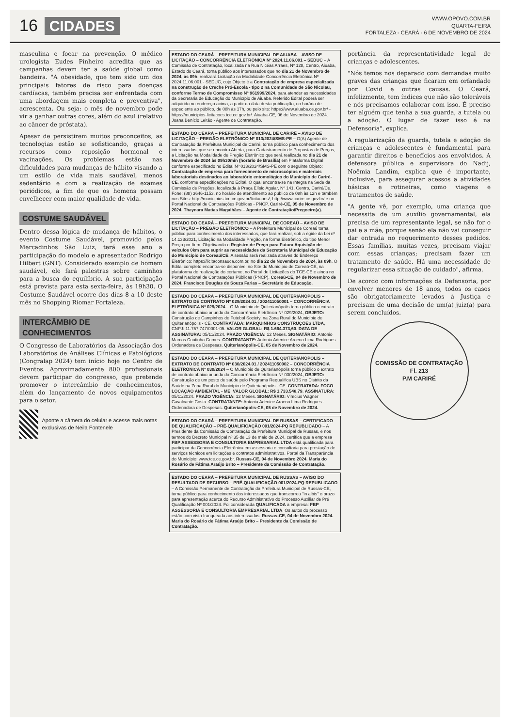16 CIDADES
WWW.OPOVO.COM.BR
QUARTA-FEIRA
FORTALEZA - CEARÁ - 6 DE NOVEMBRO DE 2024
masculina e focar na prevenção. O médico urologista Eudes Pinheiro acredita que as campanhas devem ter a saúde global como bandeira. "A obesidade, que tem sido um dos principais fatores de risco para doenças cardíacas, também precisa ser enfrentada com uma abordagem mais completa e preventiva", acrescenta. Ou seja: o mês de novembro pode vir a ganhar outras cores, além do azul (relativo ao câncer de próstata).
Apesar de persistirem muitos preconceitos, as tecnologias estão se sofisticando, graças a recursos como reposição hormonal e vacinações. Os problemas estão nas dificuldades para mudanças de hábito visando a um estilo de vida mais saudável, menos sedentário e com a realização de exames periódicos, a fim de que os homens possam envelhecer com maior qualidade de vida.
COSTUME SAUDÁVEL
Dentro dessa lógica de mudança de hábitos, o evento Costume Saudável, promovido pelos Mercadinhos São Luiz, terá esse ano a participação do modelo e apresentador Rodrigo Hilbert (GNT). Considerado exemplo de homem saudável, ele fará palestras sobre caminhos para a busca do equilíbrio. A sua participação está prevista para esta sexta-feira, às 19h30. O Costume Saudável ocorre dos dias 8 a 10 deste mês no Shopping Riomar Fortaleza.
INTERCÂMBIO DE CONHECIMENTOS
O Congresso de Laboratórios da Associação dos Laboratórios de Análises Clínicas e Patológicos (Congralap 2024) tem início hoje no Centro de Eventos. Aproximadamente 800 profissionais devem participar do congresso, que pretende promover o intercâmbio de conhecimentos, além do lançamento de novos equipamentos para o setor.
Aponte a câmera do celular e acesse mais notas exclusivas de Neila Fontenele
ESTADO DO CEARÁ – PREFEITURA MUNICIPAL DE AIUABA – AVISO DE LICITAÇÃO – CONCORRÊNCIA ELETRÔNICA Nº 2024.11.06.001 – SEDUC – A Comissão de Contratação, localizada na Rua Nicéas Arraes, Nº 128, Centro, Aiuaba, Estado do Ceará, torna público aos interessados que no dia 21 de Novembro de 2024, às 09h, realizará Licitação na Modalidade Concorrência Eletrônica Nº 2024.11.06.001 - SEDUC, cujo Objeto é a Contratação de empresa especializada na construção de Creche Pró-Escola - tipo 2 na Comunidade de São Nicolau, conforme Termo de Compromisso Nº 961999/2024, para atender as necessidades da Secretaria de Educação do Município de Aiuaba. Referido Edital poderá ser adquirido no endereço acima, a partir da data desta publicação, no horário de expediente ao público, de 08h às 17h, ou pelo site: https://www.aiuaba.ce.gov.br/ - https://municipios-licitacoes.tce.ce.gov.br/. Aiuaba-CE, 06 de Novembro de 2024. Joana Benício Leitão - Agente de Contratação.
ESTADO DO CEARÁ – PREFEITURA MUNICIPAL DE CARIRÉ – AVISO DE LICITAÇÃO – PREGÃO ELETRÔNICO Nº 013/2024/SMS-PE – O(A) Agente de Contratação da Prefeitura Municipal de Cariré, torna público para conhecimento dos interessados, que se encontra Aberta, para Cadastramento de Propostas de Preços, a Licitação na Modalidade de Pregão Eletrônico que será realizada no dia 21 de Novembro de 2024 às 09h30min (horário de Brasília) em Plataforma Digital conforme especificado no Edital Nº 013/2024/SMS-PE com o seguinte Objeto: Contratação de empresa para fornecimento de microscópios e materiais laboratoriais destinados ao laboratório entomológico do Município de Cariré-CE, conforme especificações no Edital. O qual encontra-se na íntegra na Sede da Comissão de Pregões, localizada à Praça Elísio Aguiar, Nº 141, Centro, Cariré/Ce, Fone: (88) 3646-1153, no horário de atendimento ao público de 08h às 12h e também nos Sites: http://municipios.tce.ce.gov.br/licitacoes/, http://www.carire.ce.gov.br/ e no Portal Nacional de Contratações Públicas - PNCP. Cariré-CE, 05 de Novembro de 2024. Thaynara Matias Magalhães – Agente de Contratação/Pregoeiro(a).
ESTADO DO CEARÁ – PREFEITURA MUNICIPAL DE COREAÚ – AVISO DE LICITAÇÃO – PREGÃO ELETRÔNICO – A Prefeitura Municipal de Coreaú torna público para conhecimento dos interessados, que fará realizar, sob a égide da Lei nº 14.133/2021, Licitação na Modalidade Pregão, na forma Eletrônico, do tipo Menor Preço por Item, Objetivando o Registro de Preço para Futura Aquisição de veículos 0km para suprir as necessidades da Secretaria Municipal de Educação do Município de Coreaú/CE. A sessão será realizada através do Endereço Eletrônico: https://licitaconsauca.com.br, no dia 22 de Novembro de 2024, às 09h. O Edital completo encontra-se disponível no Site do Município de Coreaú-CE, na plataforma de realização do certame, no Portal de Licitações do TCE-CE e ainda no Portal Nacional de Contratações Públicas (PNCP). Coreaú-CE, 04 de Novembro de 2024. Francisco Douglas de Souza Farias – Secretário de Educação.
ESTADO DO CEARÁ – PREFEITURA MUNICIPAL DE QUITERIANÓPOLIS – EXTRATO DE CONTRATO Nº 029/2024.01 / 202411050001 – CONCORRÊNCIA ELETRÔNICA Nº 029/2024 – O Município de Quiterianópolis torna público o extrato de contrato abaixo oriundo da Concorrência Eletrônica Nº 029/2024, OBJETO: Construção de Campinhos de Futebol Society, na Zona Rural do Município de Quiterianópolis - CE. CONTRATADA: MARQUINHOS CONSTRUÇÕES LTDA, CNPJ: 11.757.747/0001-05. VALOR GLOBAL: R$ 1.664.373,60. DATA DE ASSINATURA: 05/11/2024. PRAZO VIGÊNCIA: 12 Meses. SIGNATÁRIO: Antonio Marcos Coutinho Gomes. CONTRATANTE: Antonia Adenice Aroeno Lima Rodrigues - Ordenadora de Despesas. Quiterianópolis-CE, 05 de Novembro de 2024.
ESTADO DO CEARÁ – PREFEITURA MUNICIPAL DE QUITERIANÓPOLIS – EXTRATO DE CONTRATO Nº 030/2024.01 / 202411050002 – CONCORRÊNCIA ELETRÔNICA Nº 030/2024 – O Município de Quiterianópolis torna público o extrato de contrato abaixo oriundo da Concorrência Eletrônica Nº 030/2024, OBJETO: Construção de um posto de saúde pelo Programa Requalifica UBS no Distrito da Saúde na Zona Rural do Município de Quiterianópolis - CE. CONTRATADA: FOCO LOCAÇÃO AMBIENTAL - ME. VALOR GLOBAL: R$ 1.733.548,79. ASSINATURA: 05/11/2024. PRAZO VIGÊNCIA: 12 Meses. SIGNATÁRIO: Vinícius Wagner Cavalcante Costa. CONTRATANTE: Antonia Adenice Aroeno Lima Rodrigues - Ordenadora de Despesas. Quiterianópolis-CE, 05 de Novembro de 2024.
ESTADO DO CEARÁ – PREFEITURA MUNICIPAL DE RUSSAS – CERTIFICADO DE QUALIFICAÇÃO – PRÉ-QUALIFICAÇÃO 001/2024-PQ REPUBLICADO – A Presidente da Comissão de Contratação da Prefeitura Municipal de Russas, e nos termos do Decreto Municipal nº 35 de 13 de maio de 2024, certifica que a empresa FBP ASSESSORIA E CONSULTORIA EMPRESARIAL LTDA está qualificada para participar da Concorrência Eletrônica em assessoria e consultoria para prestação de serviços técnicos em licitações e contratos administrativos. Portal da Transparência do Município: www.tce.ce.gov.br. Russas-CE, 04 de Novembro 2024. Maria do Rosário de Fátima Araújo Brito – Presidente da Comissão de Contratação.
ESTADO DO CEARÁ – PREFEITURA MUNICIPAL DE RUSSAS – AVISO DO RESULTADO DE RECURSO – PRÉ-QUALIFICAÇÃO 001/2024-PQ REPUBLICADO – A Comissão Permanente de Contratação da Prefeitura Municipal de Russas-CE, torna público para conhecimento dos interessados que transcorreu "in albis" o prazo para apresentação acerca do Recurso Administrativo do Processo Auxiliar de Pré Qualificação Nº 001/2024. Foi considerada QUALIFICADA a empresa: FBP ASSESSORIA E CONSULTORIA EMPRESARIAL LTDA. Os autos do processo estão com vista franqueada aos interessados. Russas-CE, 04 de Novembro 2024. Maria do Rosário de Fátima Araújo Brito – Presidente da Comissão de Contratação.
portância da representatividade legal de crianças e adolescentes.
"Nós temos nos deparado com demandas muito graves das crianças que ficaram em orfandade por Covid e outras causas. O Ceará, infelizmente, tem índices que não são toleráveis e nós precisamos colaborar com isso. É preciso ter alguém que tenha a sua guarda, a tutela ou a adoção. O lugar de fazer isso é na Defensoria", explica.
A regularização da guarda, tutela e adoção de crianças e adolescentes é fundamental para garantir direitos e benefícios aos envolvidos. A defensora pública e supervisora do Nadij, Noêmia Landim, explica que é importante, inclusive, para assegurar acessos a atividades básicas e rotineiras, como viagens e tratamentos de saúde.
"A gente vê, por exemplo, uma criança que necessita de um auxílio governamental, ela precisa de um representante legal, se não for o pai e a mãe, porque senão ela não vai conseguir dar entrada no requerimento desses pedidos. Essas famílias, muitas vezes, precisam viajar com essas crianças; precisam fazer um tratamento de saúde. Há uma necessidade de regularizar essa situação de cuidado", afirma.
De acordo com informações da Defensoria, por envolver menores de 18 anos, todos os casos são obrigatoriamente levados à Justiça e precisam de uma decisão de um(a) juiz(a) para serem concluídos.
COMISSÃO DE CONTRATAÇÃO
Fl. 213
P.M CARIRÉ